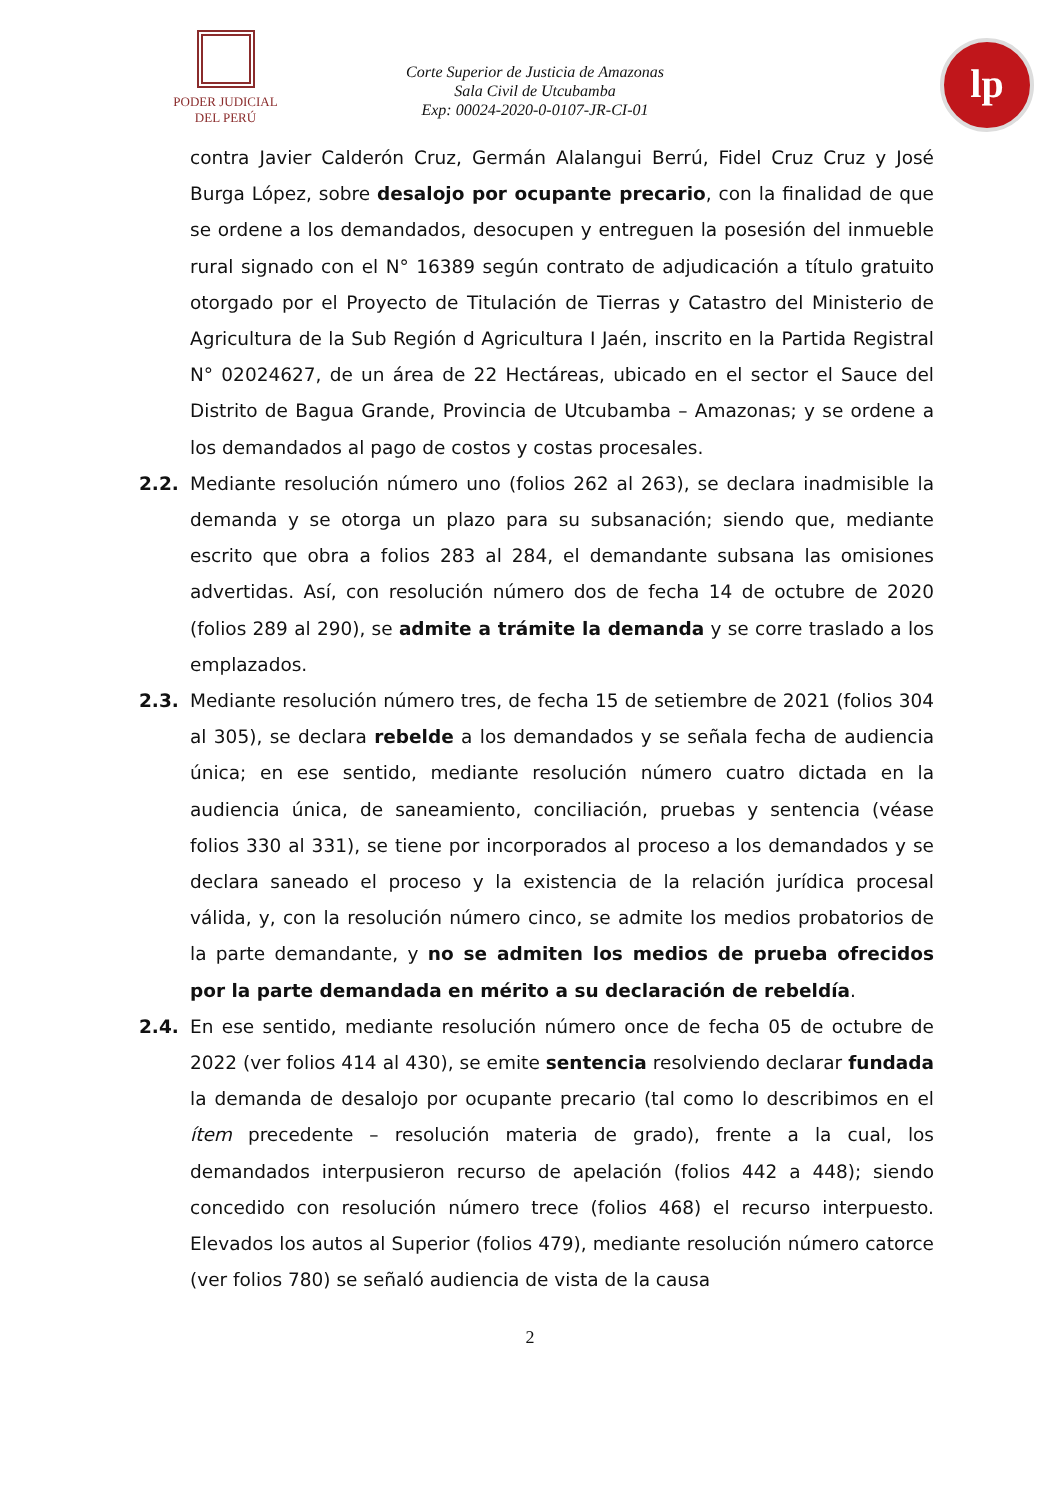PODER JUDICIAL
DEL PERÚ
Corte Superior de Justicia de Amazonas
Sala Civil de Utcubamba
Exp: 00024-2020-0-0107-JR-CI-01
lp
contra Javier Calderón Cruz, Germán Alalangui Berrú, Fidel Cruz Cruz y José Burga López, sobre desalojo por ocupante precario, con la finalidad de que se ordene a los demandados, desocupen y entreguen la posesión del inmueble rural signado con el N° 16389 según contrato de adjudicación a título gratuito otorgado por el Proyecto de Titulación de Tierras y Catastro del Ministerio de Agricultura de la Sub Región d Agricultura I Jaén, inscrito en la Partida Registral N° 02024627, de un área de 22 Hectáreas, ubicado en el sector el Sauce del Distrito de Bagua Grande, Provincia de Utcubamba – Amazonas; y se ordene a los demandados al pago de costos y costas procesales.
2.2. Mediante resolución número uno (folios 262 al 263), se declara inadmisible la demanda y se otorga un plazo para su subsanación; siendo que, mediante escrito que obra a folios 283 al 284, el demandante subsana las omisiones advertidas. Así, con resolución número dos de fecha 14 de octubre de 2020 (folios 289 al 290), se admite a trámite la demanda y se corre traslado a los emplazados.
2.3. Mediante resolución número tres, de fecha 15 de setiembre de 2021 (folios 304 al 305), se declara rebelde a los demandados y se señala fecha de audiencia única; en ese sentido, mediante resolución número cuatro dictada en la audiencia única, de saneamiento, conciliación, pruebas y sentencia (véase folios 330 al 331), se tiene por incorporados al proceso a los demandados y se declara saneado el proceso y la existencia de la relación jurídica procesal válida, y, con la resolución número cinco, se admite los medios probatorios de la parte demandante, y no se admiten los medios de prueba ofrecidos por la parte demandada en mérito a su declaración de rebeldía.
2.4. En ese sentido, mediante resolución número once de fecha 05 de octubre de 2022 (ver folios 414 al 430), se emite sentencia resolviendo declarar fundada la demanda de desalojo por ocupante precario (tal como lo describimos en el ítem precedente – resolución materia de grado), frente a la cual, los demandados interpusieron recurso de apelación (folios 442 a 448); siendo concedido con resolución número trece (folios 468) el recurso interpuesto. Elevados los autos al Superior (folios 479), mediante resolución número catorce (ver folios 780) se señaló audiencia de vista de la causa
2